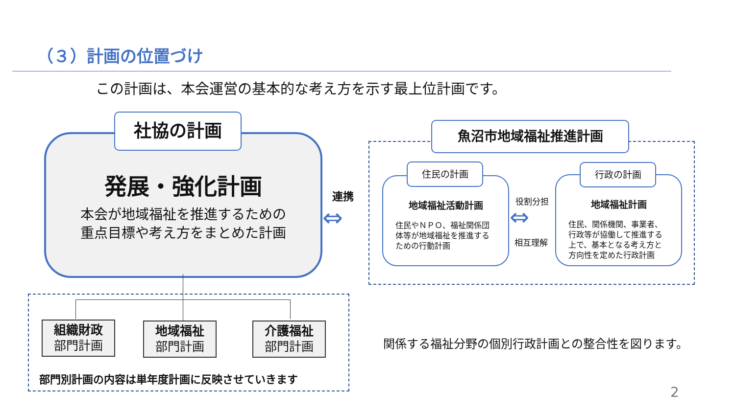（３）計画の位置づけ
この計画は、本会運営の基本的な考え方を示す最上位計画です。
発展・強化計画
本会が地域福祉を推進するための
重点目標や考え方をまとめた計画
社協の計画
連携
⇔
魚沼市地域福祉推進計画
地域福祉活動計画
住民やＮＰＯ、福祉関係団体等が地域福祉を推進するための行動計画
住民の計画
役割分担
⇔
相互理解
地域福祉計画
住民、関係機関、事業者、行政等が協働して推進する上で、基本となる考え方と方向性を定めた行政計画
行政の計画
組織財政
部門計画
地域福祉
部門計画
介護福祉
部門計画
部門別計画の内容は単年度計画に反映させていきます
関係する福祉分野の個別行政計画との整合性を図ります。
2